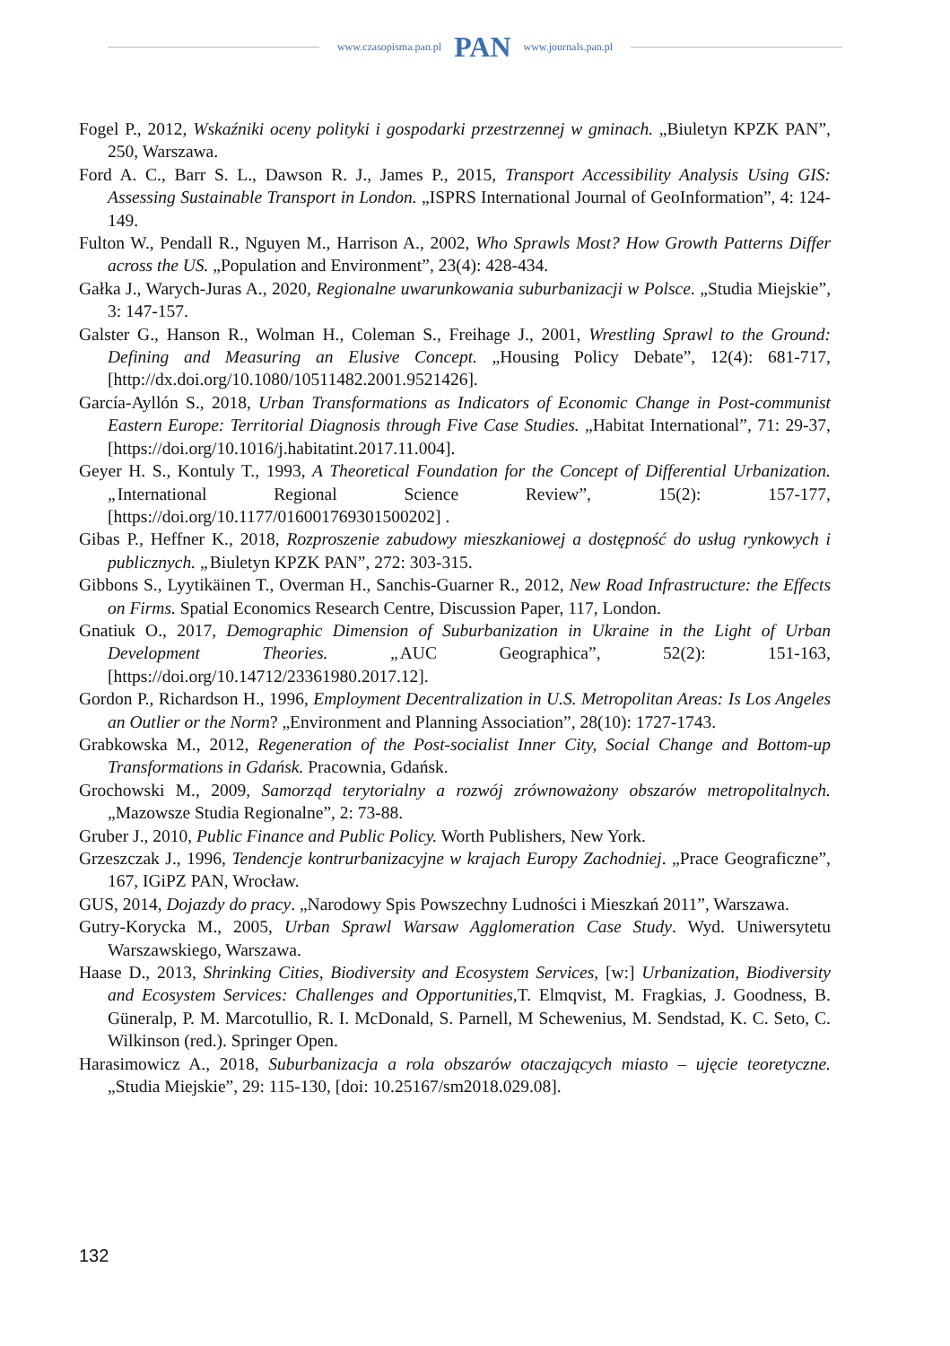www.czasopisma.pan.pl PAN www.journals.pan.pl
Fogel P., 2012, Wskaźniki oceny polityki i gospodarki przestrzennej w gminach. „Biuletyn KPZK PAN”, 250, Warszawa.
Ford A. C., Barr S. L., Dawson R. J., James P., 2015, Transport Accessibility Analysis Using GIS: Assessing Sustainable Transport in London. „ISPRS International Journal of GeoInformation”, 4: 124-149.
Fulton W., Pendall R., Nguyen M., Harrison A., 2002, Who Sprawls Most? How Growth Patterns Differ across the US. „Population and Environment”, 23(4): 428-434.
Gałka J., Warych-Juras A., 2020, Regionalne uwarunkowania suburbanizacji w Polsce. „Studia Miejskie”, 3: 147-157.
Galster G., Hanson R., Wolman H., Coleman S., Freihage J., 2001, Wrestling Sprawl to the Ground: Defining and Measuring an Elusive Concept. „Housing Policy Debate”, 12(4): 681-717, [http://dx.doi.org/10.1080/10511482.2001.9521426].
García-Ayllón S., 2018, Urban Transformations as Indicators of Economic Change in Post-communist Eastern Europe: Territorial Diagnosis through Five Case Studies. „Habitat International”, 71: 29-37, [https://doi.org/10.1016/j.habitatint.2017.11.004].
Geyer H. S., Kontuly T., 1993, A Theoretical Foundation for the Concept of Differential Urbanization. „International Regional Science Review”, 15(2): 157-177, [https://doi.org/10.1177/016001769301500202] .
Gibas P., Heffner K., 2018, Rozproszenie zabudowy mieszkaniowej a dostępność do usług rynkowych i publicznych. „Biuletyn KPZK PAN”, 272: 303-315.
Gibbons S., Lyytikäinen T., Overman H., Sanchis-Guarner R., 2012, New Road Infrastructure: the Effects on Firms. Spatial Economics Research Centre, Discussion Paper, 117, London.
Gnatiuk O., 2017, Demographic Dimension of Suburbanization in Ukraine in the Light of Urban Development Theories. „AUC Geographica”, 52(2): 151-163, [https://doi.org/10.14712/23361980.2017.12].
Gordon P., Richardson H., 1996, Employment Decentralization in U.S. Metropolitan Areas: Is Los Angeles an Outlier or the Norm? „Environment and Planning Association”, 28(10): 1727-1743.
Grabkowska M., 2012, Regeneration of the Post-socialist Inner City, Social Change and Bottom-up Transformations in Gdańsk. Pracownia, Gdańsk.
Grochowski M., 2009, Samorząd terytorialny a rozwój zrównoważony obszarów metropolitalnych. „Mazowsze Studia Regionalne”, 2: 73-88.
Gruber J., 2010, Public Finance and Public Policy. Worth Publishers, New York.
Grzeszczak J., 1996, Tendencje kontrurbanizacyjne w krajach Europy Zachodniej. „Prace Geograficzne”, 167, IGiPZ PAN, Wrocław.
GUS, 2014, Dojazdy do pracy. „Narodowy Spis Powszechny Ludności i Mieszkań 2011”, Warszawa.
Gutry-Korycka M., 2005, Urban Sprawl Warsaw Agglomeration Case Study. Wyd. Uniwersytetu Warszawskiego, Warszawa.
Haase D., 2013, Shrinking Cities, Biodiversity and Ecosystem Services, [w:] Urbanization, Biodiversity and Ecosystem Services: Challenges and Opportunities, T. Elmqvist, M. Fragkias, J. Goodness, B. Güneralp, P. M. Marcotullio, R. I. McDonald, S. Parnell, M Schewenius, M. Sendstad, K. C. Seto, C. Wilkinson (red.). Springer Open.
Harasimowicz A., 2018, Suburbanizacja a rola obszarów otaczających miasto – ujęcie teoretyczne. „Studia Miejskie”, 29: 115-130, [doi: 10.25167/sm2018.029.08].
132